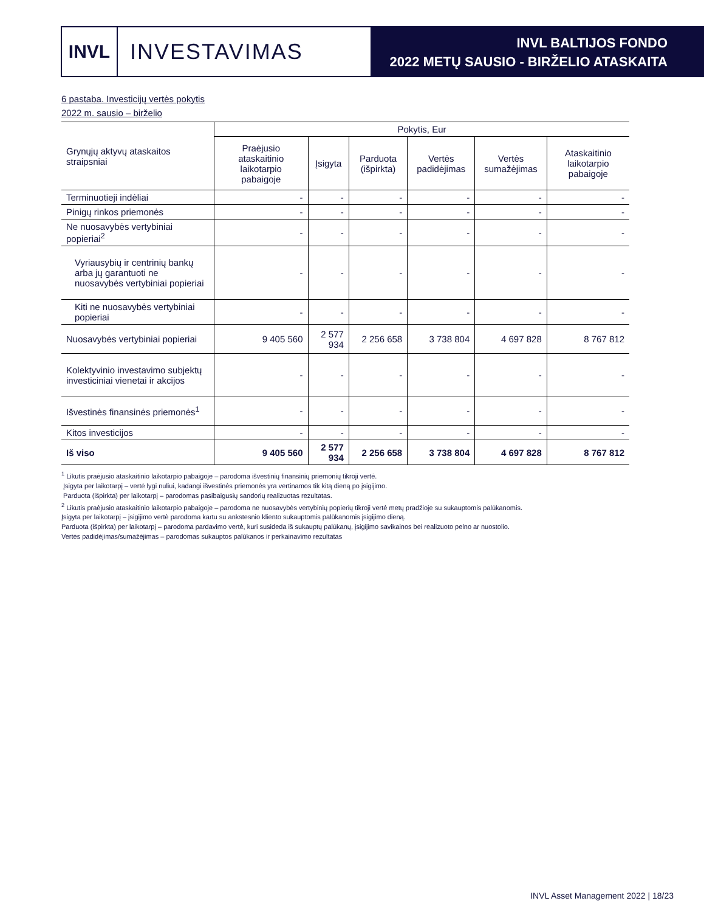INVL
INVESTAVIMAS
INVL BALTIJOS FONDO
2022 METŲ SAUSIO - BIRŽELIO ATASKAITA
6 pastaba. Investicijų vertės pokytis
2022 m. sausio – birželio
| Grynųjų aktyvų ataskaitos straipsniai | Pokytis, Eur | | | | | |
| --- | --- | --- | --- | --- | --- | --- |
| | Praėjusio ataskaitinio laikotarpio pabaigoje | Įsigyta | Parduota (išpirkta) | Vertės padidėjimas | Vertės sumažėjimas | Ataskaitinio laikotarpio pabaigoje |
| Terminuotieji indėliai | - | - | - | - | - | - |
| Pinigų rinkos priemonės | - | - | - | - | - | - |
| Ne nuosavybės vertybiniai popieriai<sup>2</sup> | - | - | - | - | - | - |
| Vyriausybių ir centrinių bankų arba jų garantuoti ne nuosavybės vertybiniai popieriai | - | - | - | - | - | - |
| Kiti ne nuosavybės vertybiniai popieriai | - | - | - | - | - | - |
| Nuosavybės vertybiniai popieriai | 9 405 560 | 2 577 934 | 2 256 658 | 3 738 804 | 4 697 828 | 8 767 812 |
| Kolektyvinio investavimo subjektų investiciniai vienetai ir akcijos | - | - | - | - | - | - |
| Išvestinės finansinės priemonės<sup>1</sup> | - | - | - | - | - | - |
| Kitos investicijos | - | - | - | - | - | - |
| Iš viso | 9 405 560 | 2 577 934 | 2 256 658 | 3 738 804 | 4 697 828 | 8 767 812 |
<sup>1</sup> Likutis praėjusio ataskaitinio laikotarpio pabaigoje – parodoma išvestinių finansinių priemonių tikroji vertė.
Įsigyta per laikotarpį – vertė lygi nuliui, kadangi išvestinės priemonės yra vertinamos tik kitą dieną po įsigijimo.
Parduota (išpirkta) per laikotarpį – parodomas pasibaigusių sandorių realizuotas rezultatas.
<sup>2</sup> Likutis praėjusio ataskaitinio laikotarpio pabaigoje – parodoma ne nuosavybės vertybinių popierių tikroji vertė metų pradžioje su sukauptomis palūkanomis.
Įsigyta per laikotarpį – įsigijimo vertė parodoma kartu su ankstesnio kliento sukauptomis palūkanomis įsigijimo dieną.
Parduota (išpirkta) per laikotarpį – parodoma pardavimo vertė, kuri susideda iš sukauptų palūkanų, įsigijimo savikainos bei realizuoto pelno ar nuostolio.
Vertės padidėjimas/sumažėjimas – parodomas sukauptos palūkanos ir perkainavimo rezultatas
INVL Asset Management 2022 | 18/23